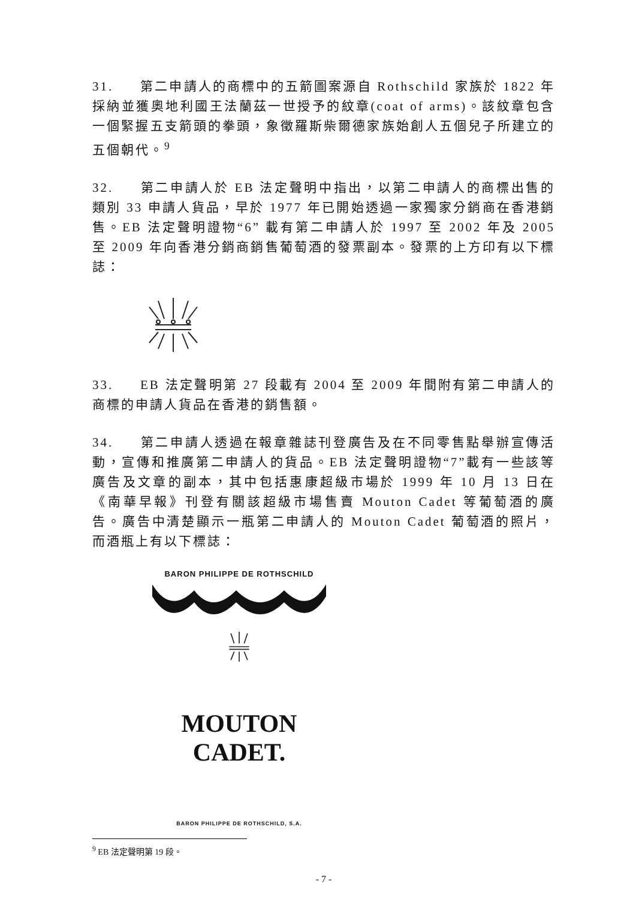31. 第二申請人的商標中的五箭圖案源自 Rothschild 家族於 1822 年採納並獲奧地利國王法蘭茲一世授予的紋章(coat of arms)。該紋章包含一個緊握五支箭頭的拳頭，象徵羅斯柴爾德家族始創人五個兒子所建立的五個朝代。<sup>9</sup>
32. 第二申請人於 EB 法定聲明中指出，以第二申請人的商標出售的類別 33 申請人貨品，早於 1977 年已開始透過一家獨家分銷商在香港銷售。EB 法定聲明證物“6” 載有第二申請人於 1997 至 2002 年及 2005 至 2009 年向香港分銷商銷售葡萄酒的發票副本。發票的上方印有以下標誌：
33. EB 法定聲明第 27 段載有 2004 至 2009 年間附有第二申請人的商標的申請人貨品在香港的銷售額。
34. 第二申請人透過在報章雜誌刊登廣告及在不同零售點舉辦宣傳活動，宣傳和推廣第二申請人的貨品。EB 法定聲明證物“7”載有一些該等廣告及文章的副本，其中包括惠康超級市場於 1999 年 10 月 13 日在《南華早報》刊登有關該超級市場售賣 Mouton Cadet 等葡萄酒的廣告。廣告中清楚顯示一瓶第二申請人的 Mouton Cadet 葡萄酒的照片，而酒瓶上有以下標誌：
BARON PHILIPPE DE ROTHSCHILD
MOUTON CADET.
BARON PHILIPPE DE ROTHSCHILD, S.A.
<sup>9</sup> EB 法定聲明第 19 段。
- 7 -